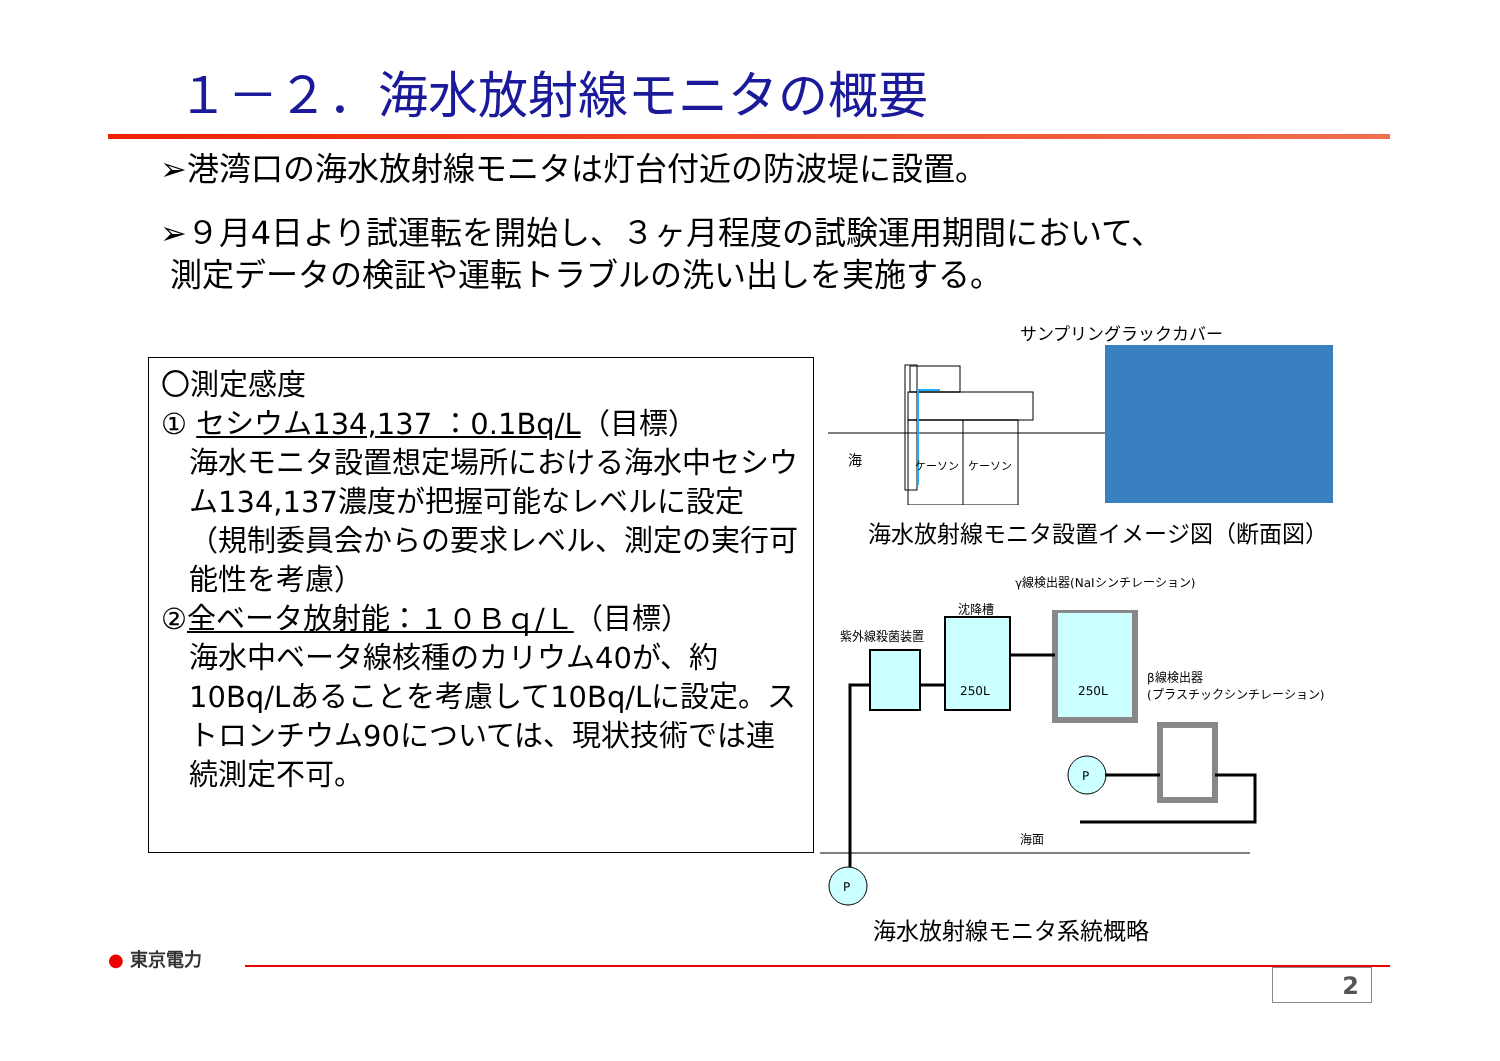１－２．海水放射線モニタの概要
➢港湾口の海水放射線モニタは灯台付近の防波堤に設置。
➢９月4日より試運転を開始し、３ヶ月程度の試験運用期間において、
測定データの検証や運転トラブルの洗い出しを実施する。
〇測定感度
① セシウム134,137 ：0.1Bq/L（目標）
海水モニタ設置想定場所における海水中セシウム134,137濃度が把握可能なレベルに設定（規制委員会からの要求レベル、測定の実行可能性を考慮）
②全ベータ放射能：１０Ｂｑ/Ｌ（目標）
海水中ベータ線核種のカリウム40が、約10Bq/Lあることを考慮して10Bq/Lに設定。ストロンチウム90については、現状技術では連続測定不可。
サンプリングラックカバー
海
ケーソン
ケーソン
海水放射線モニタ設置イメージ図（断面図）
γ線検出器(NaIシンチレーション)
沈降槽
紫外線殺菌装置
β線検出器
(プラスチックシンチレーション)
250L
250L
P
海面
P
海水放射線モニタ系統概略
● 東京電力
2